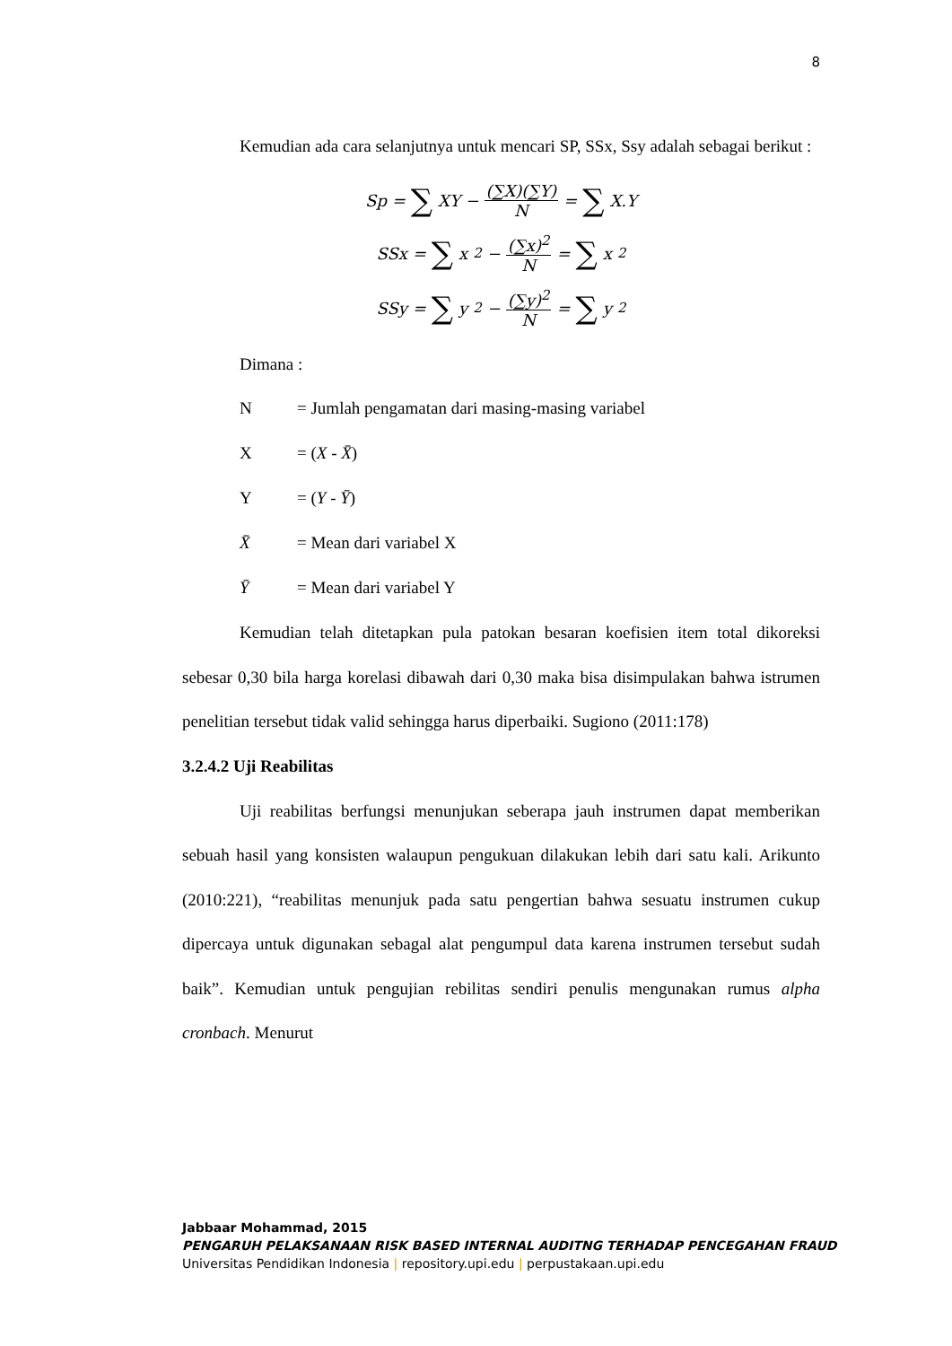8
Kemudian ada cara selanjutnya untuk mencari SP, SSx, Ssy adalah sebagai berikut :
Sp = ∑ XY − (∑X)(∑Y) N = ∑ X.Y
SSx = ∑ x<sup>2</sup> − (∑x)<sup>2</sup> N = ∑ x<sup>2</sup>
SSy = ∑ y<sup>2</sup> − (∑y)<sup>2</sup> N = ∑ y<sup>2</sup>
Dimana :
N = Jumlah pengamatan dari masing-masing variabel
X = (X - X̄)
Y = (Y - Ȳ)
X̄ = Mean dari variabel X
Ȳ = Mean dari variabel Y
Kemudian telah ditetapkan pula patokan besaran koefisien item total dikoreksi sebesar 0,30 bila harga korelasi dibawah dari 0,30 maka bisa disimpulakan bahwa istrumen penelitian tersebut tidak valid sehingga harus diperbaiki. Sugiono (2011:178)
3.2.4.2 Uji Reabilitas
Uji reabilitas berfungsi menunjukan seberapa jauh instrumen dapat memberikan sebuah hasil yang konsisten walaupun pengukuan dilakukan lebih dari satu kali. Arikunto (2010:221), “reabilitas menunjuk pada satu pengertian bahwa sesuatu instrumen cukup dipercaya untuk digunakan sebagal alat pengumpul data karena instrumen tersebut sudah baik”. Kemudian untuk pengujian rebilitas sendiri penulis mengunakan rumus alpha cronbach. Menurut
Jabbaar Mohammad, 2015
PENGARUH PELAKSANAAN RISK BASED INTERNAL AUDITNG TERHADAP PENCEGAHAN FRAUD
Universitas Pendidikan Indonesia | repository.upi.edu | perpustakaan.upi.edu